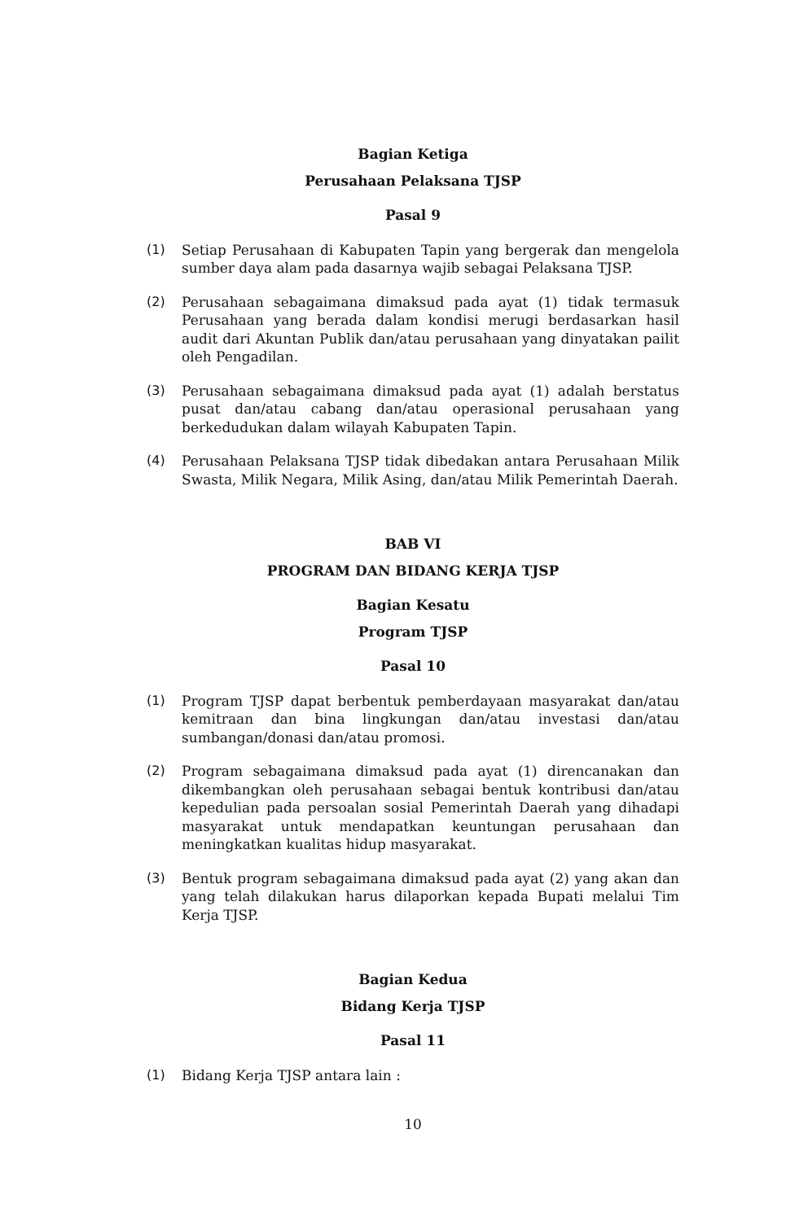Bagian Ketiga
Perusahaan Pelaksana TJSP
Pasal 9
(1) Setiap Perusahaan di Kabupaten Tapin yang bergerak dan mengelola sumber daya alam pada dasarnya wajib sebagai Pelaksana TJSP.
(2) Perusahaan sebagaimana dimaksud pada ayat (1) tidak termasuk Perusahaan yang berada dalam kondisi merugi berdasarkan hasil audit dari Akuntan Publik dan/atau perusahaan yang dinyatakan pailit oleh Pengadilan.
(3) Perusahaan sebagaimana dimaksud pada ayat (1) adalah berstatus pusat dan/atau cabang dan/atau operasional perusahaan yang berkedudukan dalam wilayah Kabupaten Tapin.
(4) Perusahaan Pelaksana TJSP tidak dibedakan antara Perusahaan Milik Swasta, Milik Negara, Milik Asing, dan/atau Milik Pemerintah Daerah.
BAB VI
PROGRAM DAN BIDANG KERJA TJSP
Bagian Kesatu
Program TJSP
Pasal 10
(1) Program TJSP dapat berbentuk pemberdayaan masyarakat dan/atau kemitraan dan bina lingkungan dan/atau investasi dan/atau sumbangan/donasi dan/atau promosi.
(2) Program sebagaimana dimaksud pada ayat (1) direncanakan dan dikembangkan oleh perusahaan sebagai bentuk kontribusi dan/atau kepedulian pada persoalan sosial Pemerintah Daerah yang dihadapi masyarakat untuk mendapatkan keuntungan perusahaan dan meningkatkan kualitas hidup masyarakat.
(3) Bentuk program sebagaimana dimaksud pada ayat (2) yang akan dan yang telah dilakukan harus dilaporkan kepada Bupati melalui Tim Kerja TJSP.
Bagian Kedua
Bidang Kerja TJSP
Pasal 11
(1) Bidang Kerja TJSP antara lain :
10